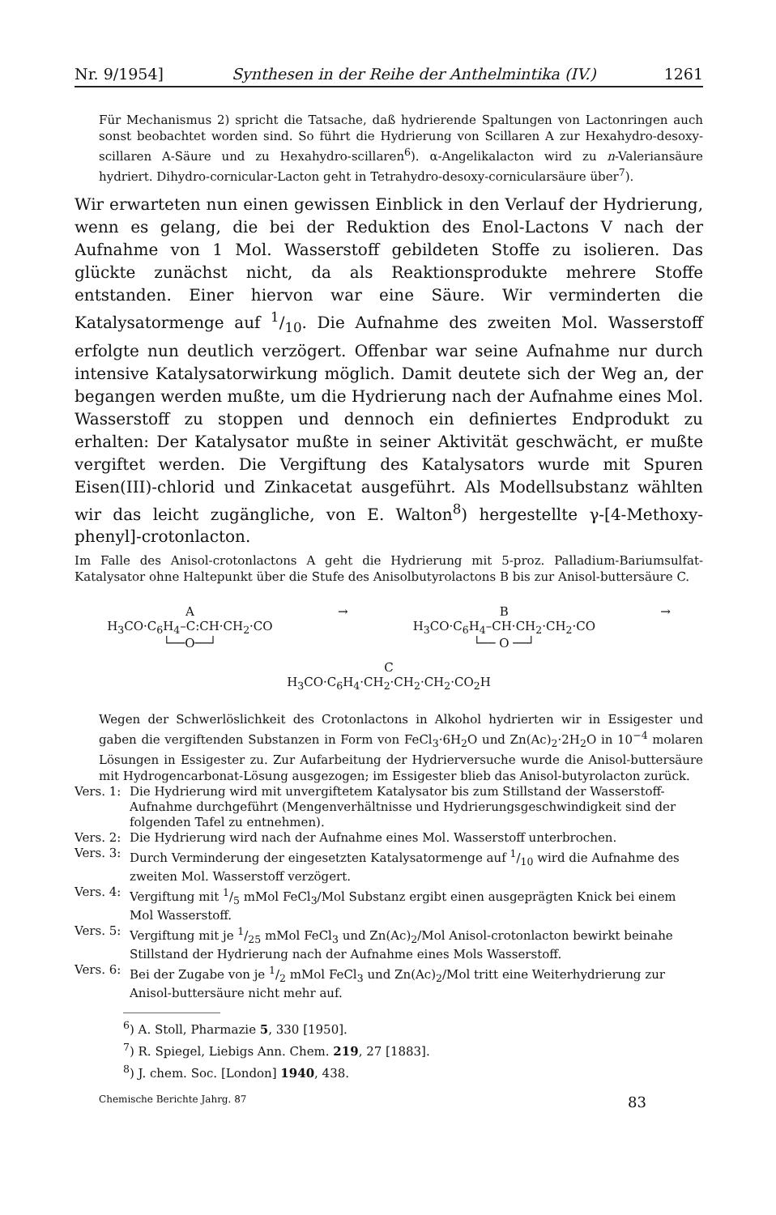Nr. 9/1954] Synthesen in der Reihe der Anthelmintika (IV.) 1261
Für Mechanismus 2) spricht die Tatsache, daß hydrierende Spaltungen von Lactonringen auch sonst beobachtet worden sind. So führt die Hydrierung von Scillaren A zur Hexahydro-desoxy-scillaren A-Säure und zu Hexahydro-scillaren<sup>6</sup>). α-Angelikalacton wird zu n-Valeriansäure hydriert. Dihydro-cornicular-Lacton geht in Tetrahydro-desoxy-cornicularsäure über<sup>7</sup>).
Wir erwarteten nun einen gewissen Einblick in den Verlauf der Hydrierung, wenn es gelang, die bei der Reduktion des Enol-Lactons V nach der Aufnahme von 1 Mol. Wasserstoff gebildeten Stoffe zu isolieren. Das glückte zunächst nicht, da als Reaktionsprodukte mehrere Stoffe entstanden. Einer hiervon war eine Säure. Wir verminderten die Katalysatormenge auf 1/10. Die Aufnahme des zweiten Mol. Wasserstoff erfolgte nun deutlich verzögert. Offenbar war seine Aufnahme nur durch intensive Katalysatorwirkung möglich. Damit deutete sich der Weg an, der begangen werden mußte, um die Hydrierung nach der Aufnahme eines Mol. Wasserstoff zu stoppen und dennoch ein definiertes Endprodukt zu erhalten: Der Katalysator mußte in seiner Aktivität geschwächt, er mußte vergiftet werden. Die Vergiftung des Katalysators wurde mit Spuren Eisen(III)-chlorid und Zinkacetat ausgeführt. Als Modellsubstanz wählten wir das leicht zugängliche, von E. Walton<sup>8</sup>) hergestellte γ-[4-Methoxy-phenyl]-crotonlacton.
Im Falle des Anisol-crotonlactons A geht die Hydrierung mit 5-proz. Palladium-Bariumsulfat-Katalysator ohne Haltepunkt über die Stufe des Anisolbutyrolactons B bis zur Anisol-buttersäure C.
A
H<sub>3</sub>CO·C<sub>6</sub>H<sub>4</sub>–C:CH·CH<sub>2</sub>·CO
└──O──┘
→ B
H<sub>3</sub>CO·C<sub>6</sub>H<sub>4</sub>–CH·CH<sub>2</sub>·CH<sub>2</sub>·CO
└── O ──┘
→
C
H<sub>3</sub>CO·C<sub>6</sub>H<sub>4</sub>·CH<sub>2</sub>·CH<sub>2</sub>·CH<sub>2</sub>·CO<sub>2</sub>H
Wegen der Schwerlöslichkeit des Crotonlactons in Alkohol hydrierten wir in Essigester und gaben die vergiftenden Substanzen in Form von FeCl<sub>3</sub>·6H<sub>2</sub>O und Zn(Ac)<sub>2</sub>·2H<sub>2</sub>O in 10<sup>−4</sup> molaren Lösungen in Essigester zu. Zur Aufarbeitung der Hydrierversuche wurde die Anisol-buttersäure mit Hydrogencarbonat-Lösung ausgezogen; im Essigester blieb das Anisol-butyrolacton zurück.
Vers. 1: Die Hydrierung wird mit unvergiftetem Katalysator bis zum Stillstand der Wasserstoff-Aufnahme durchgeführt (Mengenverhältnisse und Hydrierungsgeschwindigkeit sind der folgenden Tafel zu entnehmen).
Vers. 2: Die Hydrierung wird nach der Aufnahme eines Mol. Wasserstoff unterbrochen.
Vers. 3: Durch Verminderung der eingesetzten Katalysatormenge auf 1/10 wird die Aufnahme des zweiten Mol. Wasserstoff verzögert.
Vers. 4: Vergiftung mit 1/5 mMol FeCl<sub>3</sub>/Mol Substanz ergibt einen ausgeprägten Knick bei einem Mol Wasserstoff.
Vers. 5: Vergiftung mit je 1/25 mMol FeCl<sub>3</sub> und Zn(Ac)<sub>2</sub>/Mol Anisol-crotonlacton bewirkt beinahe Stillstand der Hydrierung nach der Aufnahme eines Mols Wasserstoff.
Vers. 6: Bei der Zugabe von je 1/2 mMol FeCl<sub>3</sub> und Zn(Ac)<sub>2</sub>/Mol tritt eine Weiterhydrierung zur Anisol-buttersäure nicht mehr auf.
<sup>6</sup>) A. Stoll, Pharmazie 5, 330 [1950].
<sup>7</sup>) R. Spiegel, Liebigs Ann. Chem. 219, 27 [1883].
<sup>8</sup>) J. chem. Soc. [London] 1940, 438.
Chemische Berichte Jahrg. 87 83